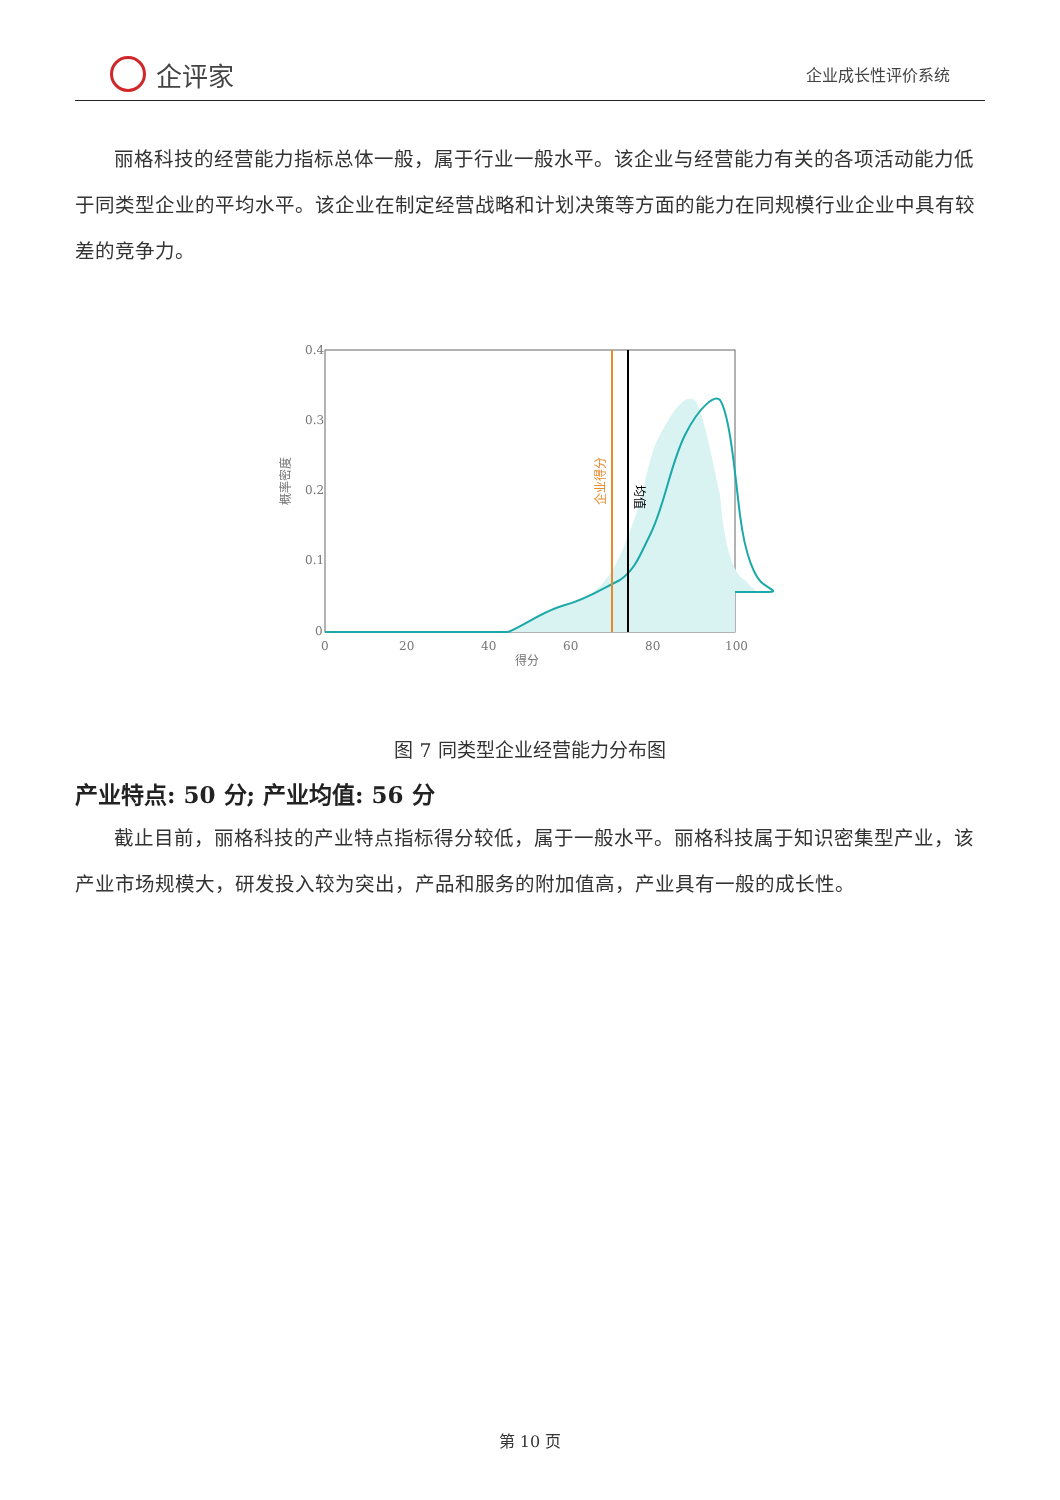企评家
企业成长性评价系统
丽格科技的经营能力指标总体一般，属于行业一般水平。该企业与经营能力有关的各项活动能力低于同类型企业的平均水平。该企业在制定经营战略和计划决策等方面的能力在同规模行业企业中具有较差的竞争力。
0.4
0.3
0.2
0.1
0
0
20
40
60
80
100
得分
概率密度
企业得分
均值
图 7 同类型企业经营能力分布图
产业特点: 50 分; 产业均值: 56 分
截止目前，丽格科技的产业特点指标得分较低，属于一般水平。丽格科技属于知识密集型产业，该产业市场规模大，研发投入较为突出，产品和服务的附加值高，产业具有一般的成长性。
第 10 页